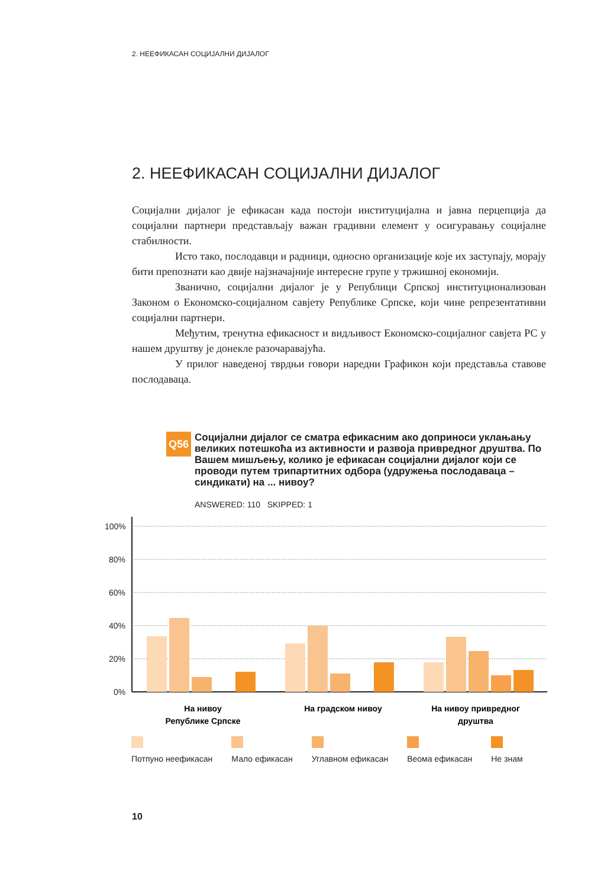2. НЕЕФИКАСАН СОЦИЈАЛНИ ДИЈАЛОГ
2. НЕЕФИКАСАН СОЦИЈАЛНИ ДИЈАЛОГ
Социјални дијалог је ефикасан када постоји институцијална и јавна перцепција да социјални партнери представљају важан градивни елемент у осигуравању социјалне стабилности.
Исто тако, послодавци и радници, односно организације које их заступају, морају бити препознати као двије најзначајније интересне групе у тржишној економији.
Званично, социјални дијалог је у Републици Српској институционализован Законом о Економско-социјалном савјету Републике Српске, који чине репрезентативни социјални партнери.
Међутим, тренутна ефикасност и видљивост Економско-социјалног савјета РС у нашем друштву је донекле разочаравајућа.
У прилог наведеној тврдњи говори наредни Графикон који представља ставове послодаваца.
Q56
Социјални дијалог се сматра ефикасним ако доприноси уклањању великих потешкоћа из активности и развоја привредног друштва. По Вашем мишљењу, колико је ефикасан социјални дијалог који се проводи путем трипартитних одбора (удружења послодаваца – синдикати) на ... нивоу?
ANSWERED: 110 SKIPPED: 1
100%
80%
60%
40%
20%
0%
На нивоу
Републике Српске
На градском нивоу
На нивоу привредног
друштва
Потпуно неефикасан Мало ефикасан Углавном ефикасан Веома ефикасан Не знам
10